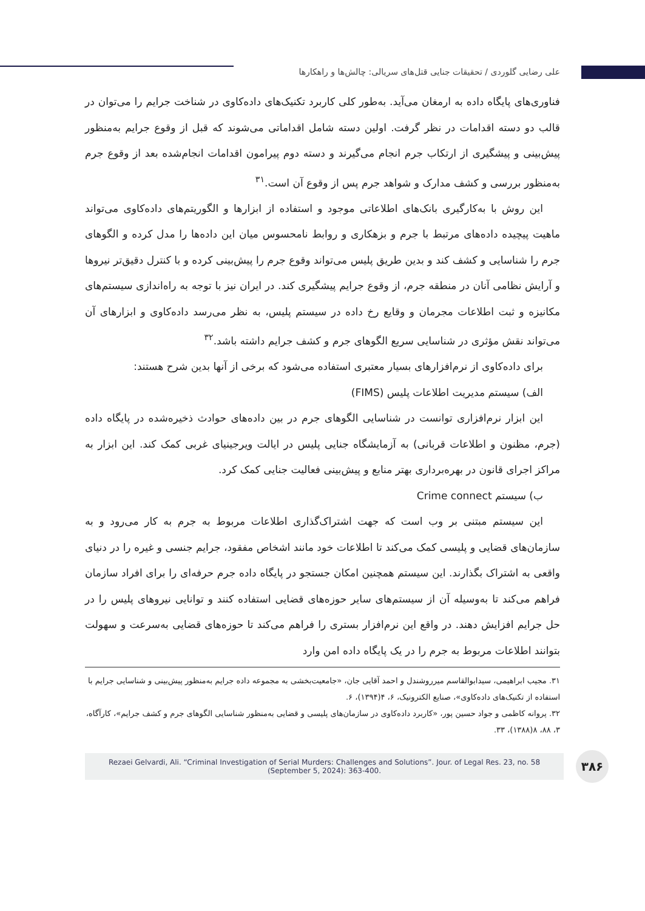علی رضایی گلوردی / تحقیقات جنایی قتل‌های سریالی: چالش‌ها و راهکارها
فناوری‌های پایگاه داده به ارمغان می‌آید. به‌طور کلی کاربرد تکنیک‌های داده‌کاوی در شناخت جرایم را می‌توان در قالب دو دسته اقدامات در نظر گرفت. اولین دسته شامل اقداماتی می‌شوند که قبل از وقوع جرایم به‌منظور پیش‌بینی و پیشگیری از ارتکاب جرم انجام می‌گیرند و دسته دوم پیرامون اقدامات انجام‌شده بعد از وقوع جرم به‌منظور بررسی و کشف مدارک و شواهد جرم پس از وقوع آن است.<sup>۳۱</sup>
این روش با به‌کارگیری بانک‌های اطلاعاتی موجود و استفاده از ابزارها و الگوریتم‌های داده‌کاوی می‌تواند ماهیت پیچیده داده‌های مرتبط با جرم و بزهکاری و روابط نامحسوس میان این داده‌ها را مدل کرده و الگوهای جرم را شناسایی و کشف کند و بدین طریق پلیس می‌تواند وقوع جرم را پیش‌بینی کرده و با کنترل دقیق‌تر نیروها و آرایش نظامی آنان در منطقه جرم، از وقوع جرایم پیشگیری کند. در ایران نیز با توجه به راه‌اندازی سیستم‌های مکانیزه و ثبت اطلاعات مجرمان و وقایع رخ داده در سیستم پلیس، به نظر می‌رسد داده‌کاوی و ابزارهای آن می‌تواند نقش مؤثری در شناسایی سریع الگوهای جرم و کشف جرایم داشته باشد.<sup>۳۲</sup>
برای داده‌کاوی از نرم‌افزارهای بسیار معتبری استفاده می‌شود که برخی از آنها بدین شرح هستند:
الف) سیستم مدیریت اطلاعات پلیس (FIMS)
این ابزار نرم‌افزاری توانست در شناسایی الگوهای جرم در بین داده‌های حوادث ذخیره‌شده در پایگاه داده (جرم، مظنون و اطلاعات قربانی) به آزمایشگاه جنایی پلیس در ایالت ویرجینیای غربی کمک کند. این ابزار به مراکز اجرای قانون در بهره‌برداری بهتر منابع و پیش‌بینی فعالیت جنایی کمک کرد.
ب) سیستم Crime connect
این سیستم مبتنی بر وب است که جهت اشتراک‌گذاری اطلاعات مربوط به جرم به کار می‌رود و به سازمان‌های قضایی و پلیسی کمک می‌کند تا اطلاعات خود مانند اشخاص مفقود، جرایم جنسی و غیره را در دنیای واقعی به اشتراک بگذارند. این سیستم همچنین امکان جستجو در پایگاه داده جرم حرفه‌ای را برای افراد سازمان فراهم می‌کند تا به‌وسیله آن از سیستم‌های سایر حوزه‌های قضایی استفاده کنند و توانایی نیروهای پلیس را در حل جرایم افزایش دهند. در واقع این نرم‌افزار بستری را فراهم می‌کند تا حوزه‌های قضایی به‌سرعت و سهولت بتوانند اطلاعات مربوط به جرم را در یک پایگاه داده امن وارد
۳۱. مجیب ابراهیمی، سیدابوالقاسم میرروشندل و احمد آقایی جان، «جامعیت‌بخشی به مجموعه داده جرایم به‌منظور پیش‌بینی و شناسایی جرایم با استفاده از تکنیک‌های داده‌کاوی»، صنایع الکترونیک، ۶، ۴(۱۳۹۴)، ۶.
۳۲. پروانه کاظمی و جواد حسین پور، «کاربرد داده‌کاوی در سازمان‌های پلیسی و قضایی به‌منظور شناسایی الگوهای جرم و کشف جرایم»، کارآگاه، ۳، ۸۸، ۸(۱۳۸۸)، ۳۳.
Rezaei Gelvardi, Ali. “Criminal Investigation of Serial Murders: Challenges and Solutions”. Jour. of Legal Res. 23, no. 58 (September 5, 2024): 363-400.
۳۸۶